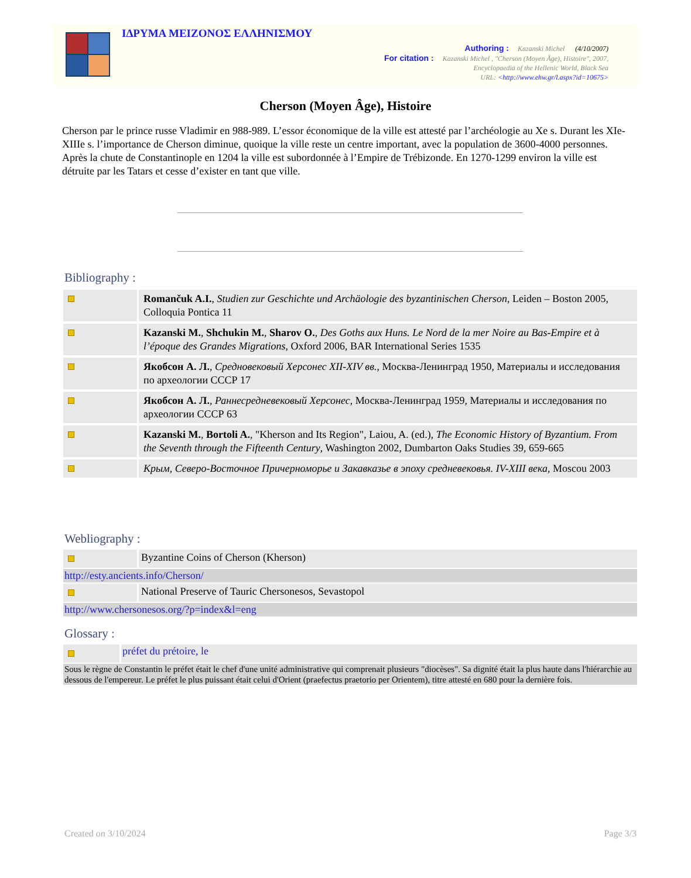ΙΔΡΥΜΑ ΜΕΙΖΟΝΟΣ ΕΛΛΗΝΙΣΜΟΥ
Authoring : Kazanski Michel (4/10/2007)
For citation : Kazanski Michel , "Cherson (Moyen Âge), Histoire", 2007,
Encyclopaedia of the Hellenic World, Black Sea
URL: <http://www.ehw.gr/l.aspx?id=10675>
Cherson (Moyen Âge), Histoire
Cherson par le prince russe Vladimir en 988-989. L’essor économique de la ville est attesté par l’archéologie au Xe s. Durant les XIe-XIIIe s. l’importance de Cherson diminue, quoique la ville reste un centre important, avec la population de 3600-4000 personnes. Après la chute de Constantinople en 1204 la ville est subordonnée à l’Empire de Trébizonde. En 1270-1299 environ la ville est détruite par les Tatars et cesse d’exister en tant que ville.
Bibliography :
| | Romančuk A.I. , Studien zur Geschichte und Archäologie des byzantinischen Cherson , Leiden – Boston 2005, Colloquia Pontica 11 |
| | Kazanski M. , Shchukin M. , Sharov O. , Des Goths aux Huns. Le Nord de la mer Noire au Bas-Empire et à l’époque des Grandes Migrations , Oxford 2006, BAR International Series 1535 |
| | Якобсон А. Л. , Средновековый Херсонес XII-XIV вв. , Москва-Ленинград 1950, Материалы и исследования по археологии СССР 17 |
| | Якобсон А. Л. , Раннесредневековый Херсонес , Москва-Ленинград 1959, Материалы и исследования по археологии СССР 63 |
| | Kazanski M. , Bortoli A. , "Kherson and Its Region", Laiou, A. (ed.), The Economic History of Byzantium. From the Seventh through the Fifteenth Century , Washington 2002, Dumbarton Oaks Studies 39, 659-665 |
| | Крым, Северо-Восточное Причерноморье и Закавказье в эпоху средневековья. IV-XIII века , Moscou 2003 |
Webliography :
| | Byzantine Coins of Cherson (Kherson) |
| http://esty.ancients.info/Cherson/ | |
| | National Preserve of Tauric Chersonesos, Sevastopol |
| http://www.chersonesos.org/?p=index&l=eng | |
Glossary :
| | préfet du prétoire, le |
| Sous le règne de Constantin le préfet était le chef d'une unité administrative qui comprenait plusieurs "diocèses". Sa dignité était la plus haute dans l'hiérarchie au dessous de l'empereur. Le préfet le plus puissant était celui d'Orient (praefectus praetorio per Orientem), titre attesté en 680 pour la dernière fois. | |
Created on 3/10/2024 Page 3/3